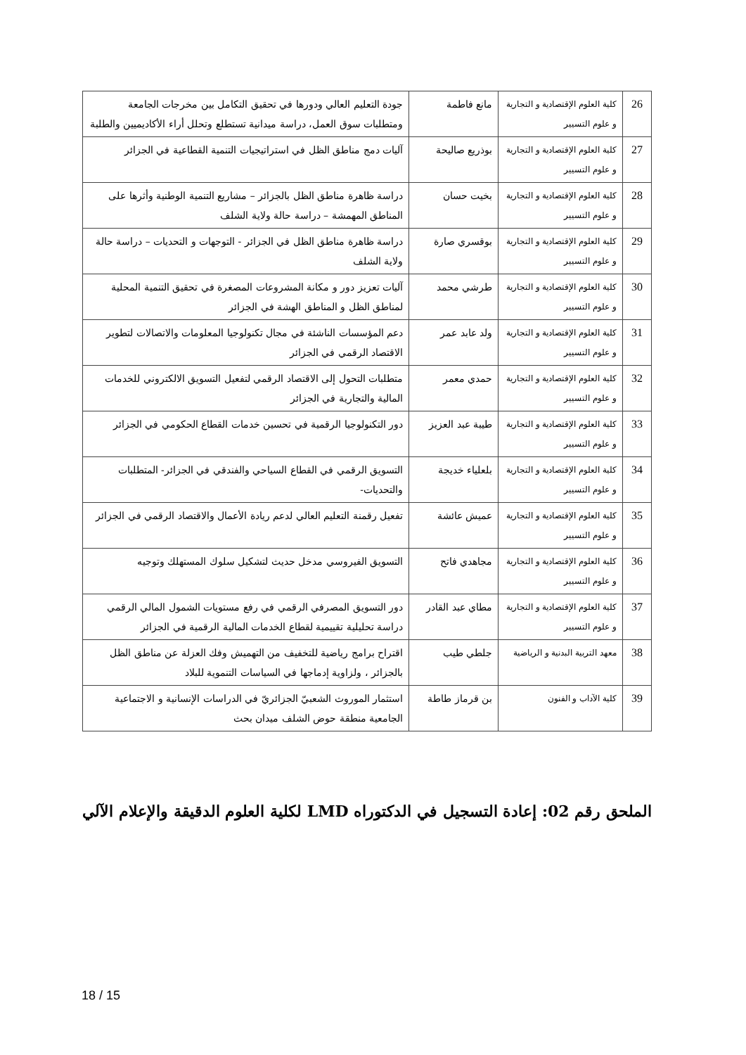| 26 | كلية العلوم الإقتصادية و التجارية و علوم التسيير | مانع فاطمة | جودة التعليم العالي ودورها في تحقيق التكامل بين مخرجات الجامعة ومتطلبات سوق العمل، دراسة ميدانية تستطلع وتحلل أراء الأكاديميين والطلبة |
| 27 | كلية العلوم الإقتصادية و التجارية و علوم التسيير | بوذريع صاليحة | آليات دمج مناطق الظل في استراتيجيات التنمية القطاعية في الجزائر |
| 28 | كلية العلوم الإقتصادية و التجارية و علوم التسيير | بخيت حسان | دراسة ظاهرة مناطق الظل بالجزائر – مشاريع التنمية الوطنية وأثرها على المناطق المهمشة – دراسة حالة ولاية الشلف |
| 29 | كلية العلوم الإقتصادية و التجارية و علوم التسيير | بوقسري صارة | دراسة ظاهرة مناطق الظل في الجزائر - التوجهات و التحديات – دراسة حالة ولاية الشلف |
| 30 | كلية العلوم الإقتصادية و التجارية و علوم التسيير | طرشي محمد | آليات تعزيز دور و مكانة المشروعات المصغرة في تحقيق التنمية المحلية لمناطق الظل و المناطق الهشة في الجزائر |
| 31 | كلية العلوم الإقتصادية و التجارية و علوم التسيير | ولد عابد عمر | دعم المؤسسات الناشئة في مجال تكنولوجيا المعلومات والاتصالات لتطوير الاقتصاد الرقمي في الجزائر |
| 32 | كلية العلوم الإقتصادية و التجارية و علوم التسيير | حمدي معمر | متطلبات التحول إلى الاقتصاد الرقمي لتفعيل التسويق الالكتروني للخدمات المالية والتجارية في الجزائر |
| 33 | كلية العلوم الإقتصادية و التجارية و علوم التسيير | طيبة عبد العزيز | دور التكنولوجيا الرقمية في تحسين خدمات القطاع الحكومي في الجزائر |
| 34 | كلية العلوم الإقتصادية و التجارية و علوم التسيير | بلعلياء خديجة | التسويق الرقمي في القطاع السياحي والفندقي في الجزائر- المتطلبات والتحديات- |
| 35 | كلية العلوم الإقتصادية و التجارية و علوم التسيير | عميش عائشة | تفعيل رقمنة التعليم العالي لدعم ريادة الأعمال والاقتصاد الرقمي في الجزائر |
| 36 | كلية العلوم الإقتصادية و التجارية و علوم التسيير | مجاهدي فاتح | التسويق الفيروسي مدخل حديث لتشكيل سلوك المستهلك وتوجيه |
| 37 | كلية العلوم الإقتصادية و التجارية و علوم التسيير | مطاي عبد القادر | دور التسويق المصرفي الرقمي في رفع مستويات الشمول المالي الرقمي دراسة تحليلية تقييمية لقطاع الخدمات المالية الرقمية في الجزائر |
| 38 | معهد التربية البدنية و الرياضية | جلطي طيب | اقتراح برامج رياضية للتخفيف من التهميش وفك العزلة عن مناطق الظل بالجزائر ، ولزاوية إدماجها في السياسات التنموية للبلاد |
| 39 | كلية الآداب و الفنون | بن قرماز طاطة | استثمار الموروث الشعبيّ الجزائريّ في الدراسات الإنسانية و الاجتماعية الجامعية منطقة حوض الشلف ميدان بحث |
الملحق رقم 02: إعادة التسجيل في الدكتوراه LMD لكلية العلوم الدقيقة والإعلام الآلي
18 / 15